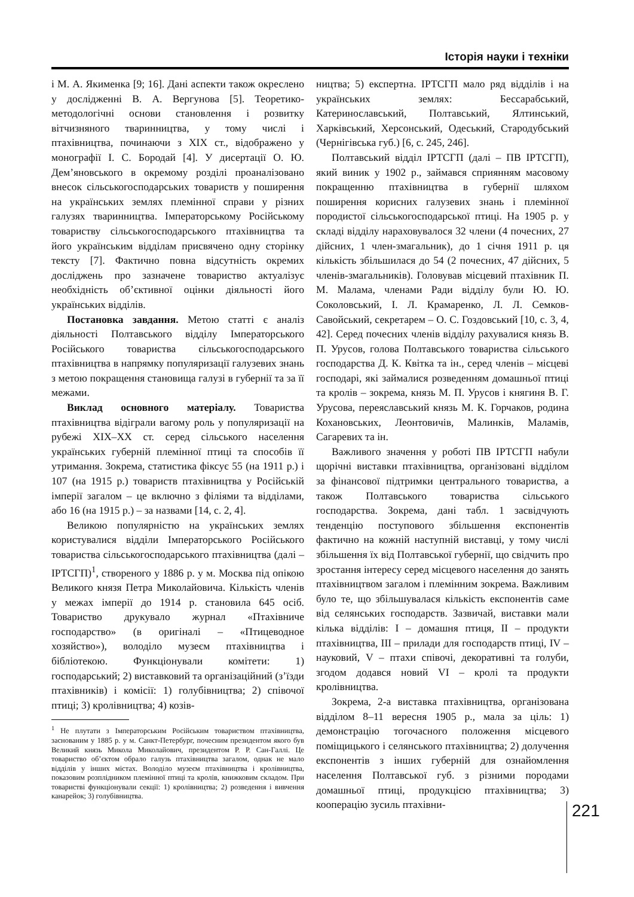Історія науки і техніки
і М. А. Якименка [9; 16]. Дані аспекти також окреслено у дослідженні В. А. Вергунова [5]. Теоретико-методологічні основи становлення і розвитку вітчизняного тваринництва, у тому числі і птахівництва, починаючи з ХІХ ст., відображено у монографії І. С. Бородай [4]. У дисертації О. Ю. Дем’яновського в окремому розділі проаналізовано внесок сільськогосподарських товариств у поширення на українських землях племінної справи у різних галузях тваринництва. Імператорському Російському товариству сільськогосподарського птахівництва та його українським відділам присвячено одну сторінку тексту [7]. Фактично повна відсутність окремих досліджень про зазначене товариство актуалізує необхідність об’єктивної оцінки діяльності його українських відділів.
Постановка завдання. Метою статті є аналіз діяльності Полтавського відділу Імператорського Російського товариства сільськогосподарського птахівництва в напрямку популяризації галузевих знань з метою покращення становища галузі в губернії та за її межами.
Виклад основного матеріалу. Товариства птахівництва відіграли вагому роль у популяризації на рубежі ХІХ–ХХ ст. серед сільського населення українських губерній племінної птиці та способів її утримання. Зокрема, статистика фіксує 55 (на 1911 р.) і 107 (на 1915 р.) товариств птахівництва у Російській імперії загалом – це включно з філіями та відділами, або 16 (на 1915 р.) – за назвами [14, с. 2, 4].
Великою популярністю на українських землях користувалися відділи Імператорського Російського товариства сільськогосподарського птахівництва (далі – ІРТСГП)<sup>1</sup>, створеного у 1886 р. у м. Москва під опікою Великого князя Петра Миколайовича. Кількість членів у межах імперії до 1914 р. становила 645 осіб. Товариство друкувало журнал «Птахівниче господарство» (в оригіналі – «Птицеводное хозяйство»), володіло музеєм птахівництва і бібліотекою. Функціонували комітети: 1) господарський; 2) виставковий та організаційний (з’їзди птахівників) і комісії: 1) голубівництва; 2) співочої птиці; 3) кролівництва; 4) козів-
<sup>1</sup> Не плутати з Імператорським Російським товариством птахівництва, заснованим у 1885 р. у м. Санкт-Петербург, почесним президентом якого був Великий князь Микола Миколайович, президентом Р. Р. Сан-Галлі. Це товариство об’єктом обрало галузь птахівництва загалом, однак не мало відділів у інших містах. Володіло музеєм птахівництва і кролівництва, показовим розплідником племінної птиці та кролів, книжковим складом. При товаристві функціонували секції: 1) кролівництва; 2) розведення і вивчення канарейок; 3) голубівництва.
ництва; 5) експертна. ІРТСГП мало ряд відділів і на українських землях: Бессарабський, Катеринославський, Полтавський, Ялтинський, Харківський, Херсонський, Одеський, Стародубський (Чернігівська губ.) [6, с. 245, 246].
Полтавський відділ ІРТСГП (далі – ПВ ІРТСГП), який виник у 1902 р., займався сприянням масовому покращенню птахівництва в губернії шляхом поширення корисних галузевих знань і племінної породистої сільськогосподарської птиці. На 1905 р. у складі відділу нараховувалося 32 члени (4 почесних, 27 дійсних, 1 член-змагальник), до 1 січня 1911 р. ця кількість збільшилася до 54 (2 почесних, 47 дійсних, 5 членів-змагальників). Головував місцевий птахівник П. М. Малама, членами Ради відділу були Ю. Ю. Соколовський, І. Л. Крамаренко, Л. Л. Семков-Савойський, секретарем – О. С. Гоздовський [10, с. 3, 4, 42]. Серед почесних членів відділу рахувалися князь В. П. Урусов, голова Полтавського товариства сільського господарства Д. К. Квітка та ін., серед членів – місцеві господарі, які займалися розведенням домашньої птиці та кролів – зокрема, князь М. П. Урусов і княгиня В. Г. Урусова, переяславський князь М. К. Горчаков, родина Кохановських, Леонтовичів, Малинків, Маламів, Сагаревих та ін.
Важливого значення у роботі ПВ ІРТСГП набули щорічні виставки птахівництва, організовані відділом за фінансової підтримки центрального товариства, а також Полтавського товариства сільського господарства. Зокрема, дані табл. 1 засвідчують тенденцію поступового збільшення експонентів фактично на кожній наступній виставці, у тому числі збільшення їх від Полтавської губернії, що свідчить про зростання інтересу серед місцевого населення до занять птахівництвом загалом і племінним зокрема. Важливим було те, що збільшувалася кількість експонентів саме від селянських господарств. Зазвичай, виставки мали кілька відділів: І – домашня птиця, ІІ – продукти птахівництва, ІІІ – прилади для господарств птиці, IV – науковий, V – птахи співочі, декоративні та голуби, згодом додався новий VI – кролі та продукти кролівництва.
Зокрема, 2-а виставка птахівництва, організована відділом 8–11 вересня 1905 р., мала за ціль: 1) демонстрацію тогочасного положення місцевого поміщицького і селянського птахівництва; 2) долучення експонентів з інших губерній для ознайомлення населення Полтавської губ. з різними породами домашньої птиці, продукцією птахівництва; 3) кооперацію зусиль птахівни-
221